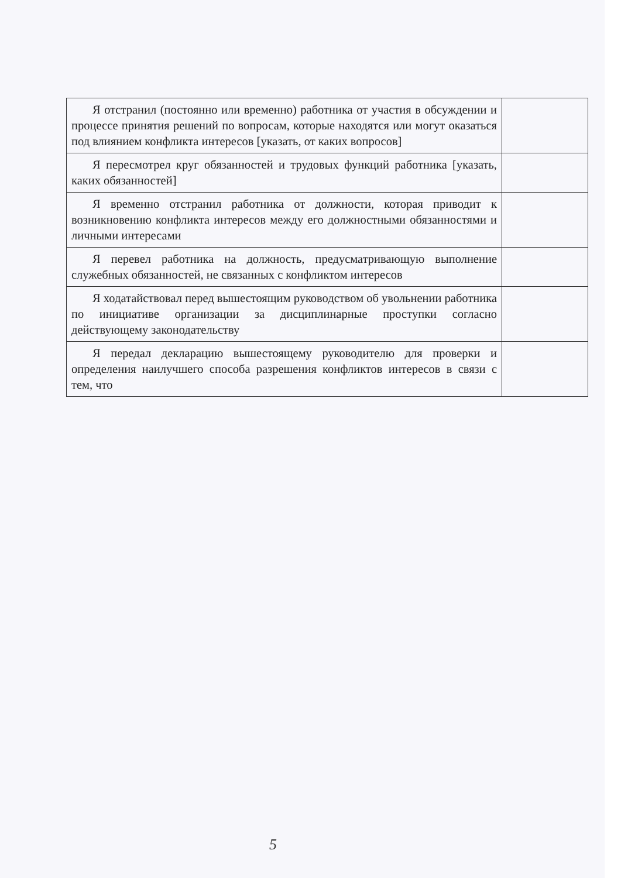| Я отстранил (постоянно или временно) работника от участия в обсуждении и процессе принятия решений по вопросам, которые находятся или могут оказаться под влиянием конфликта интересов [указать, от каких вопросов] | |
| Я пересмотрел круг обязанностей и трудовых функций работника [указать, каких обязанностей] | |
| Я временно отстранил работника от должности, которая приводит к возникновению конфликта интересов между его должностными обязанностями и личными интересами | |
| Я перевел работника на должность, предусматривающую выполнение служебных обязанностей, не связанных с конфликтом интересов | |
| Я ходатайствовал перед вышестоящим руководством об увольнении работника по инициативе организации за дисциплинарные проступки согласно действующему законодательству | |
| Я передал декларацию вышестоящему руководителю для проверки и определения наилучшего способа разрешения конфликтов интересов в связи с тем, что | |
5